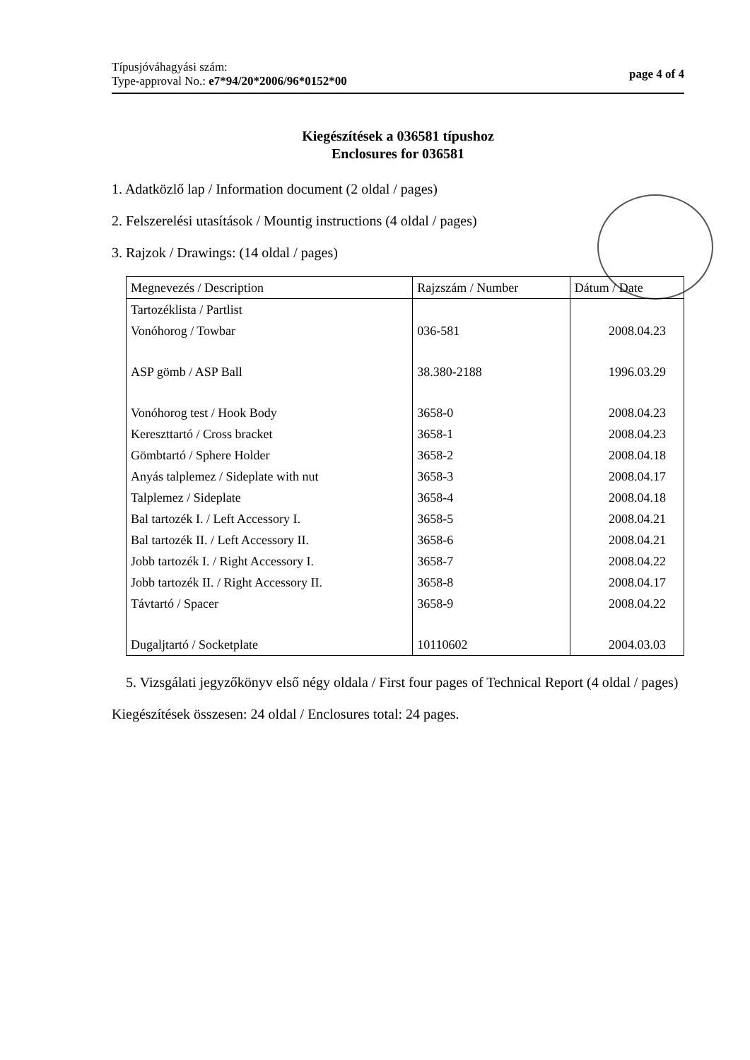Típusjóváhagyási szám:
Type-approval No.: e7*94/20*2006/96*0152*00
page 4 of 4
Kiegészítések a 036581 típushoz
Enclosures for 036581
1. Adatközlő lap / Information document (2 oldal / pages)
2. Felszerelési utasítások / Mountig instructions (4 oldal / pages)
3. Rajzok / Drawings: (14 oldal / pages)
| Megnevezés / Description | Rajzszám / Number | Dátum / Date |
| --- | --- | --- |
| Tartozéklista / Partlist | | |
| Vonóhorog / Towbar | 036-581 | 2008.04.23 |
| ASP gömb / ASP Ball | 38.380-2188 | 1996.03.29 |
| Vonóhorog test / Hook Body | 3658-0 | 2008.04.23 |
| Kereszttartó / Cross bracket | 3658-1 | 2008.04.23 |
| Gömbtartó / Sphere Holder | 3658-2 | 2008.04.18 |
| Anyás talplemez / Sideplate with nut | 3658-3 | 2008.04.17 |
| Talplemez / Sideplate | 3658-4 | 2008.04.18 |
| Bal tartozék I. / Left Accessory I. | 3658-5 | 2008.04.21 |
| Bal tartozék II. / Left Accessory II. | 3658-6 | 2008.04.21 |
| Jobb tartozék I. / Right Accessory I. | 3658-7 | 2008.04.22 |
| Jobb tartozék II. / Right Accessory II. | 3658-8 | 2008.04.17 |
| Távtartó / Spacer | 3658-9 | 2008.04.22 |
| Dugaljtartó / Socketplate | 10110602 | 2004.03.03 |
5. Vizsgálati jegyzőkönyv első négy oldala / First four pages of Technical Report (4 oldal / pages)
Kiegészítések összesen: 24 oldal / Enclosures total: 24 pages.